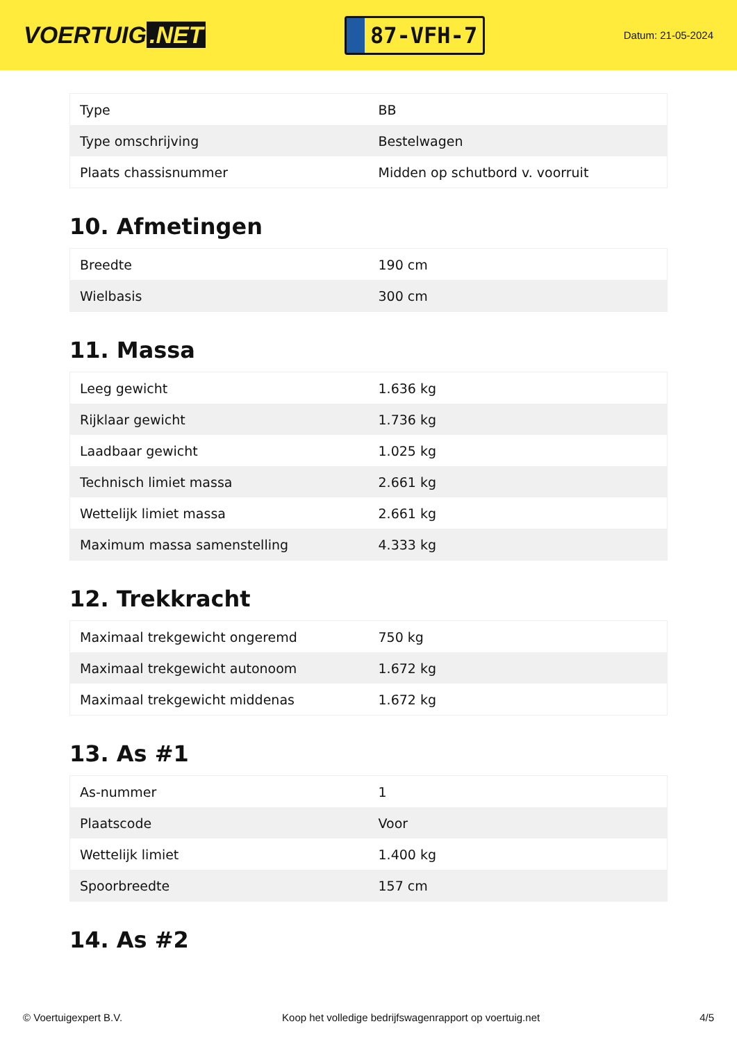VOERTUIG.NET
87-VFH-7
Datum: 21-05-2024
| Type | BB |
| Type omschrijving | Bestelwagen |
| Plaats chassisnummer | Midden op schutbord v. voorruit |
10. Afmetingen
| Breedte | 190 cm |
| Wielbasis | 300 cm |
11. Massa
| Leeg gewicht | 1.636 kg |
| Rijklaar gewicht | 1.736 kg |
| Laadbaar gewicht | 1.025 kg |
| Technisch limiet massa | 2.661 kg |
| Wettelijk limiet massa | 2.661 kg |
| Maximum massa samenstelling | 4.333 kg |
12. Trekkracht
| Maximaal trekgewicht ongeremd | 750 kg |
| Maximaal trekgewicht autonoom | 1.672 kg |
| Maximaal trekgewicht middenas | 1.672 kg |
13. As #1
| As-nummer | 1 |
| Plaatscode | Voor |
| Wettelijk limiet | 1.400 kg |
| Spoorbreedte | 157 cm |
14. As #2
© Voertuigexpert B.V. Koop het volledige bedrijfswagenrapport op voertuig.net 4/5